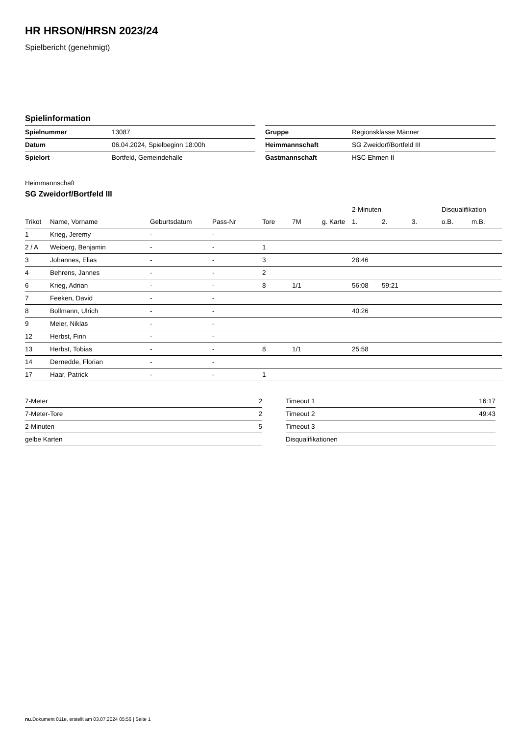HR HRSON/HRSN 2023/24
Spielbericht (genehmigt)
Spielinformation
| Spielnummer | 13087 |
| Datum | 06.04.2024, Spielbeginn 18:00h |
| Spielort | Bortfeld, Gemeindehalle |
| Gruppe | Regionsklasse Männer |
| Heimmannschaft | SG Zweidorf/Bortfeld III |
| Gastmannschaft | HSC Ehmen II |
Heimmannschaft
SG Zweidorf/Bortfeld III
| | | | | | | | 2-Minuten | | | Disqualifikation | |
| Trikot | Name, Vorname | Geburtsdatum | Pass-Nr | Tore | 7M | g. Karte | 1. | 2. | 3. | o.B. | m.B. |
| 1 | Krieg, Jeremy | - | - | | | | | | | | |
| 2 / A | Weiberg, Benjamin | - | - | 1 | | | | | | | |
| 3 | Johannes, Elias | - | - | 3 | | | 28:46 | | | | |
| 4 | Behrens, Jannes | - | - | 2 | | | | | | | |
| 6 | Krieg, Adrian | - | - | 8 | 1/1 | | 56:08 | 59:21 | | | |
| 7 | Feeken, David | - | - | | | | | | | | |
| 8 | Bollmann, Ulrich | - | - | | | | 40:26 | | | | |
| 9 | Meier, Niklas | - | - | | | | | | | | |
| 12 | Herbst, Finn | - | - | | | | | | | | |
| 13 | Herbst, Tobias | - | - | 8 | 1/1 | | 25:58 | | | | |
| 14 | Dernedde, Florian | - | - | | | | | | | | |
| 17 | Haar, Patrick | - | - | 1 | | | | | | | |
| 7-Meter | 2 |
| 7-Meter-Tore | 2 |
| 2-Minuten | 5 |
| gelbe Karten | |
| Timeout 1 | 16:17 |
| Timeout 2 | 49:43 |
| Timeout 3 | |
| Disqualifikationen | |
nu.Dokument 011e, erstellt am 03.07.2024 05:56 | Seite 1